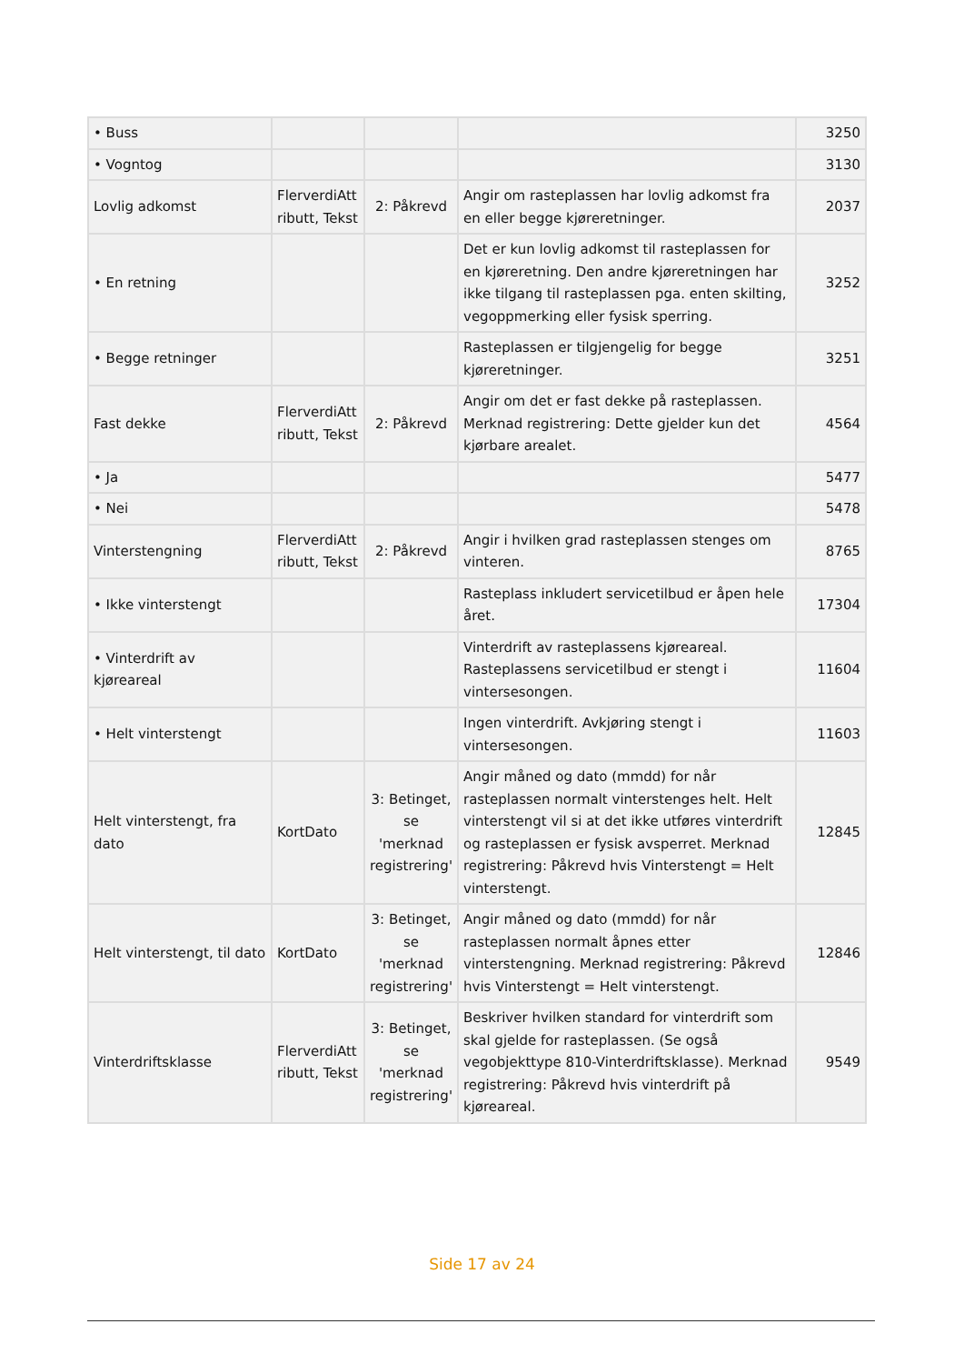| • Buss | | | | 3250 |
| • Vogntog | | | | 3130 |
| Lovlig adkomst | FlerverdiAtt ributt, Tekst | 2: Påkrevd | Angir om rasteplassen har lovlig adkomst fra en eller begge kjøreretninger. | 2037 |
| • En retning | | | Det er kun lovlig adkomst til rasteplassen for en kjøreretning. Den andre kjøreretningen har ikke tilgang til rasteplassen pga. enten skilting, vegoppmerking eller fysisk sperring. | 3252 |
| • Begge retninger | | | Rasteplassen er tilgjengelig for begge kjøreretninger. | 3251 |
| Fast dekke | FlerverdiAtt ributt, Tekst | 2: Påkrevd | Angir om det er fast dekke på rasteplassen. Merknad registrering: Dette gjelder kun det kjørbare arealet. | 4564 |
| • Ja | | | | 5477 |
| • Nei | | | | 5478 |
| Vinterstengning | FlerverdiAtt ributt, Tekst | 2: Påkrevd | Angir i hvilken grad rasteplassen stenges om vinteren. | 8765 |
| • Ikke vinterstengt | | | Rasteplass inkludert servicetilbud er åpen hele året. | 17304 |
| • Vinterdrift av kjøreareal | | | Vinterdrift av rasteplassens kjøreareal. Rasteplassens servicetilbud er stengt i vintersesongen. | 11604 |
| • Helt vinterstengt | | | Ingen vinterdrift. Avkjøring stengt i vintersesongen. | 11603 |
| Helt vinterstengt, fra dato | KortDato | 3: Betinget, se 'merknad registrering' | Angir måned og dato (mmdd) for når rasteplassen normalt vinterstenges helt. Helt vinterstengt vil si at det ikke utføres vinterdrift og rasteplassen er fysisk avsperret. Merknad registrering: Påkrevd hvis Vinterstengt = Helt vinterstengt. | 12845 |
| Helt vinterstengt, til dato | KortDato | 3: Betinget, se 'merknad registrering' | Angir måned og dato (mmdd) for når rasteplassen normalt åpnes etter vinterstengning. Merknad registrering: Påkrevd hvis Vinterstengt = Helt vinterstengt. | 12846 |
| Vinterdriftsklasse | FlerverdiAtt ributt, Tekst | 3: Betinget, se 'merknad registrering' | Beskriver hvilken standard for vinterdrift som skal gjelde for rasteplassen. (Se også vegobjekttype 810-Vinterdriftsklasse). Merknad registrering: Påkrevd hvis vinterdrift på kjøreareal. | 9549 |
Side 17 av 24